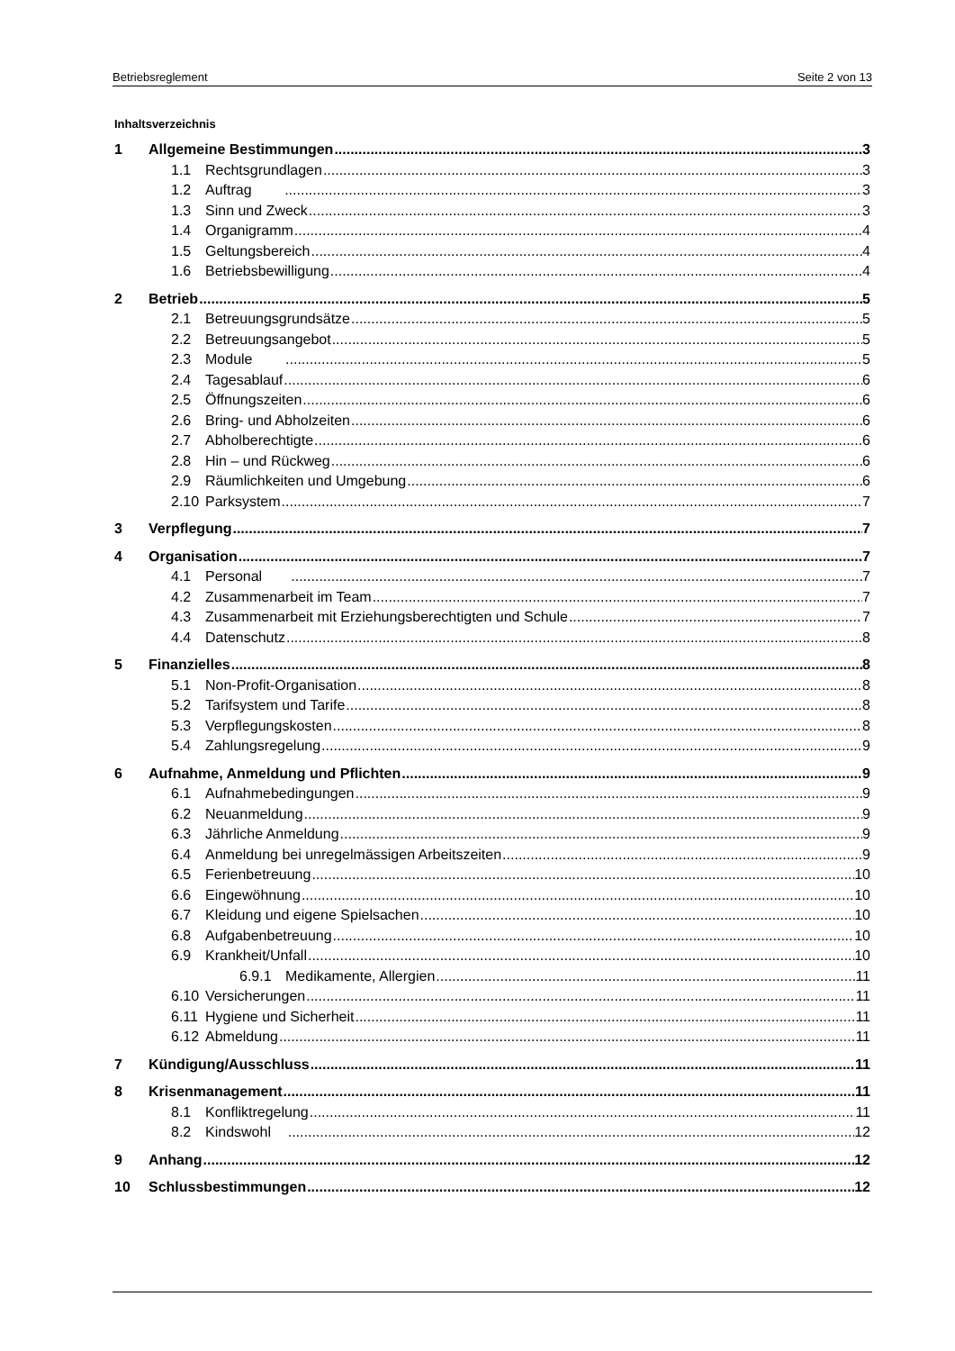Betriebsreglement Seite 2 von 13
Inhaltsverzeichnis
1 Allgemeine Bestimmungen 3
1.1 Rechtsgrundlagen 3
1.2 Auftrag 3
1.3 Sinn und Zweck 3
1.4 Organigramm 4
1.5 Geltungsbereich 4
1.6 Betriebsbewilligung 4
2 Betrieb 5
2.1 Betreuungsgrundsätze 5
2.2 Betreuungsangebot 5
2.3 Module 5
2.4 Tagesablauf 6
2.5 Öffnungszeiten 6
2.6 Bring- und Abholzeiten 6
2.7 Abholberechtigte 6
2.8 Hin – und Rückweg 6
2.9 Räumlichkeiten und Umgebung 6
2.10 Parksystem 7
3 Verpflegung 7
4 Organisation 7
4.1 Personal 7
4.2 Zusammenarbeit im Team 7
4.3 Zusammenarbeit mit Erziehungsberechtigten und Schule 7
4.4 Datenschutz 8
5 Finanzielles 8
5.1 Non-Profit-Organisation 8
5.2 Tarifsystem und Tarife 8
5.3 Verpflegungskosten 8
5.4 Zahlungsregelung 9
6 Aufnahme, Anmeldung und Pflichten 9
6.1 Aufnahmebedingungen 9
6.2 Neuanmeldung 9
6.3 Jährliche Anmeldung 9
6.4 Anmeldung bei unregelmässigen Arbeitszeiten 9
6.5 Ferienbetreuung 10
6.6 Eingewöhnung 10
6.7 Kleidung und eigene Spielsachen 10
6.8 Aufgabenbetreuung 10
6.9 Krankheit/Unfall 10
6.9.1 Medikamente, Allergien 11
6.10 Versicherungen 11
6.11 Hygiene und Sicherheit 11
6.12 Abmeldung 11
7 Kündigung/Ausschluss 11
8 Krisenmanagement 11
8.1 Konfliktregelung 11
8.2 Kindswohl 12
9 Anhang 12
10 Schlussbestimmungen 12